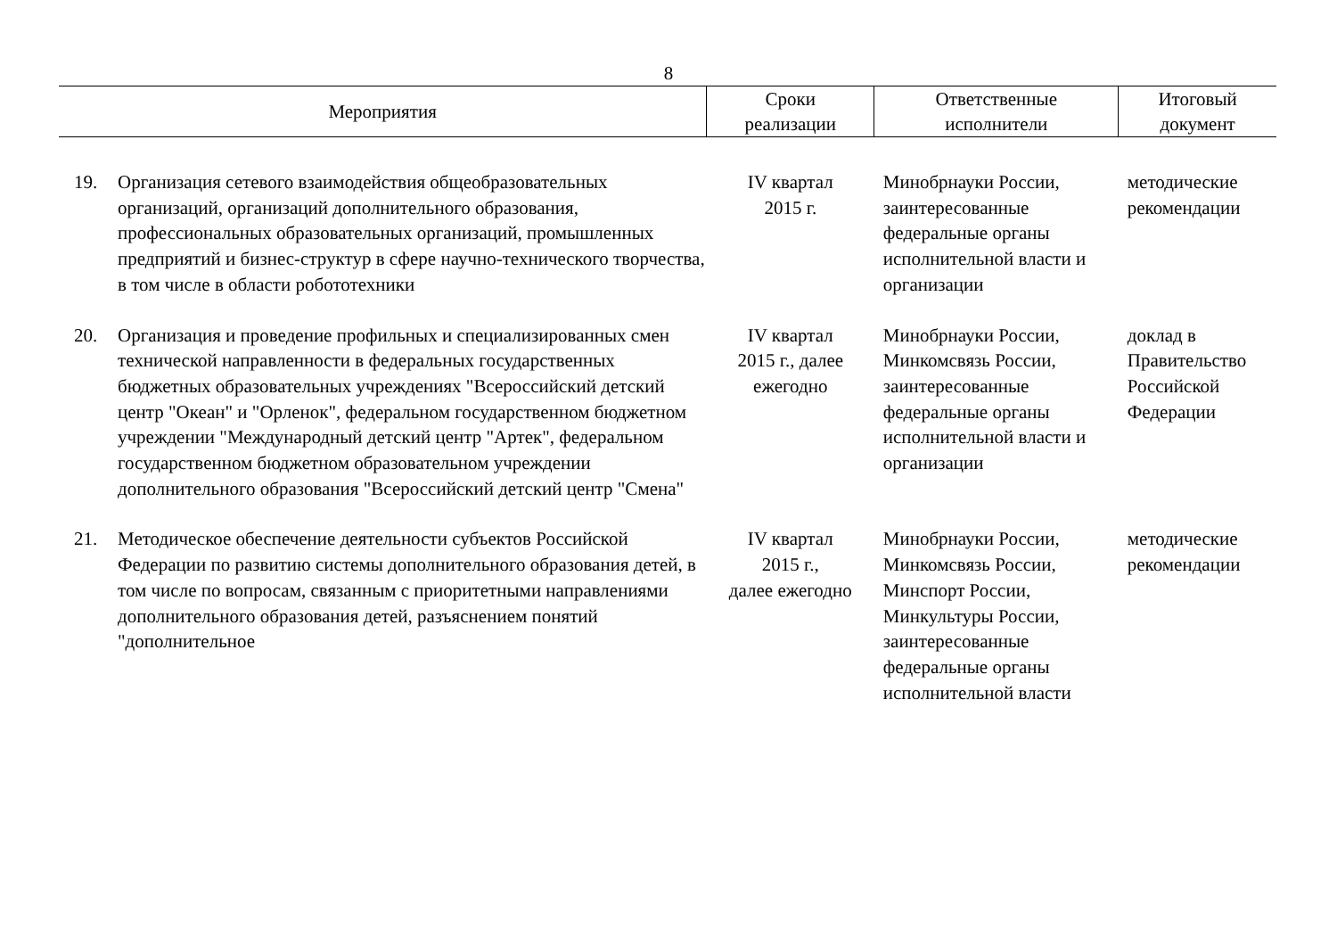8
| Мероприятия | | Сроки реализации | Ответственные исполнители | Итоговый документ |
| --- | --- | --- | --- | --- |
| 19. | Организация сетевого взаимодействия общеобразовательных организаций, организаций дополнительного образования, профессиональных образовательных организаций, промышленных предприятий и бизнес-структур в сфере научно-технического творчества, в том числе в области робототехники | IV квартал 2015 г. | Минобрнауки России, заинтересованные федеральные органы исполнительной власти и организации | методические рекомендации |
| 20. | Организация и проведение профильных и специализированных смен технической направленности в федеральных государственных бюджетных образовательных учреждениях "Всероссийский детский центр "Океан" и "Орленок", федеральном государственном бюджетном учреждении "Международный детский центр "Артек", федеральном государственном бюджетном образовательном учреждении дополнительного образования "Всероссийский детский центр "Смена" | IV квартал 2015 г., далее ежегодно | Минобрнауки России, Минкомсвязь России, заинтересованные федеральные органы исполнительной власти и организации | доклад в Правительство Российской Федерации |
| 21. | Методическое обеспечение деятельности субъектов Российской Федерации по развитию системы дополнительного образования детей, в том числе по вопросам, связанным с приоритетными направлениями дополнительного образования детей, разъяснением понятий "дополнительное | IV квартал 2015 г., далее ежегодно | Минобрнауки России, Минкомсвязь России, Минспорт России, Минкультуры России, заинтересованные федеральные органы исполнительной власти | методические рекомендации |